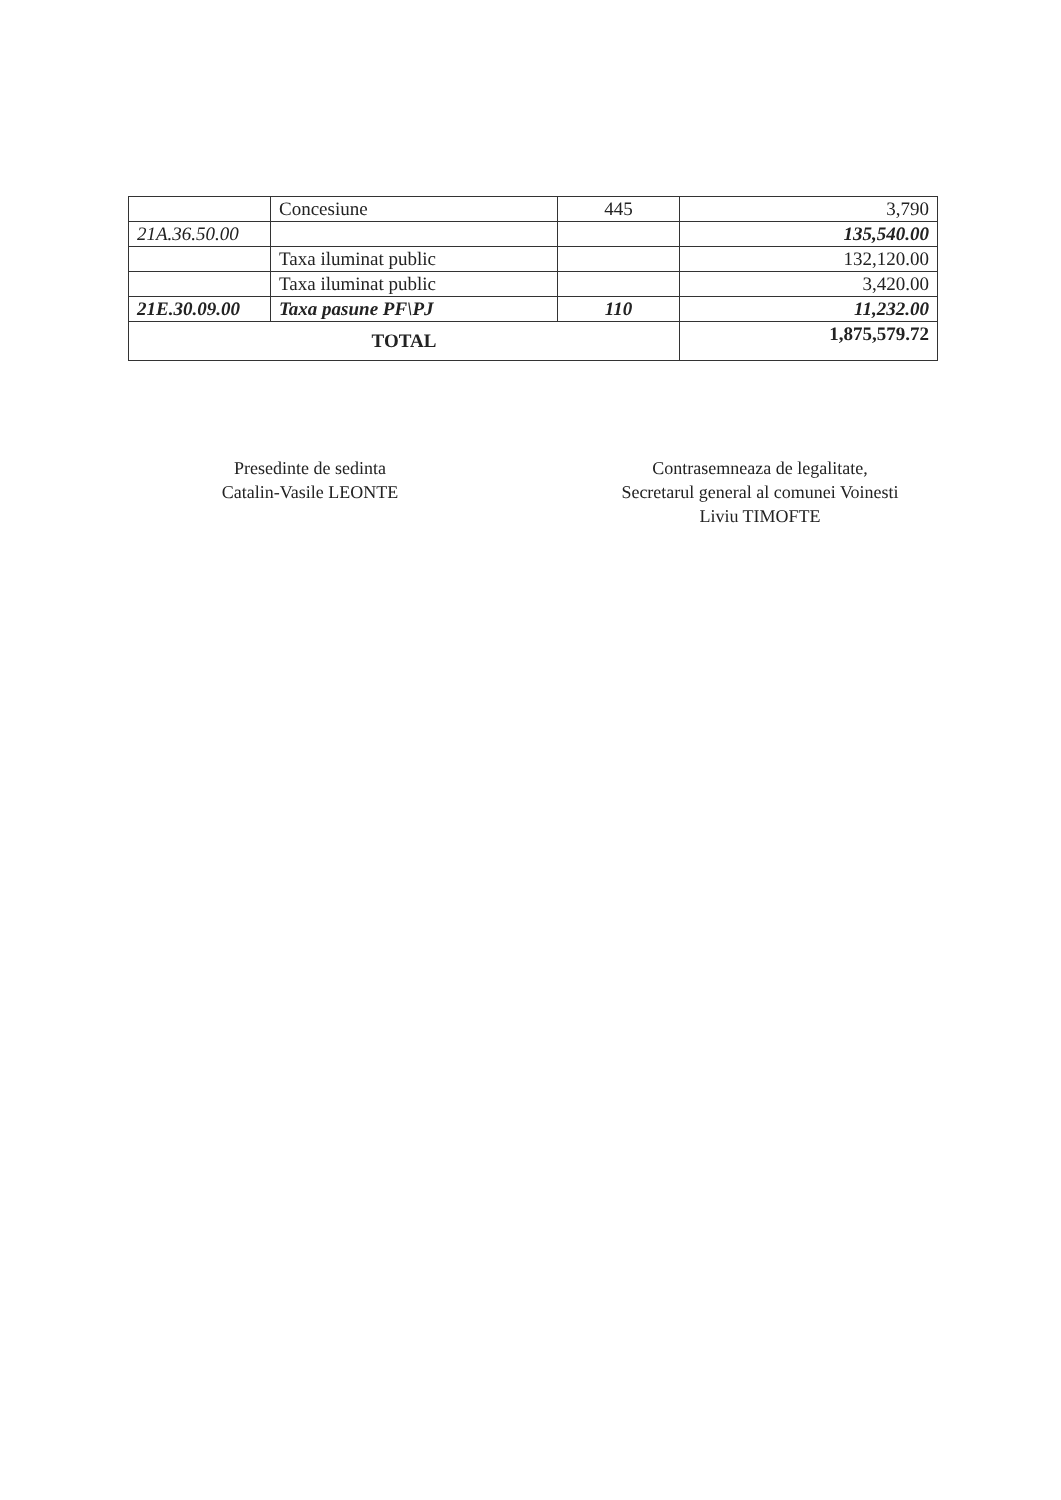| | Concesiune | 445 | 3,790 |
| 21A.36.50.00 | | | 135,540.00 |
| | Taxa iluminat public | | 132,120.00 |
| | Taxa iluminat public | | 3,420.00 |
| 21E.30.09.00 | Taxa pasune PF\PJ | 110 | 11,232.00 |
| TOTAL | | | 1,875,579.72 |
Presedinte de sedinta
Catalin-Vasile LEONTE
Contrasemneaza de legalitate,
Secretarul general al comunei Voinesti
Liviu TIMOFTE